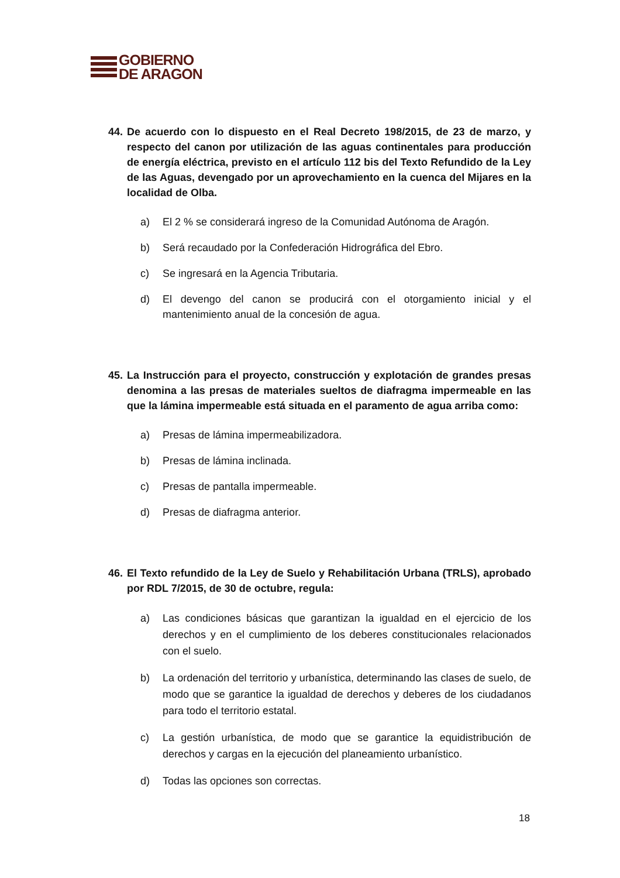GOBIERNO
DE ARAGON
44. De acuerdo con lo dispuesto en el Real Decreto 198/2015, de 23 de marzo, y respecto del canon por utilización de las aguas continentales para producción de energía eléctrica, previsto en el artículo 112 bis del Texto Refundido de la Ley de las Aguas, devengado por un aprovechamiento en la cuenca del Mijares en la localidad de Olba.
a) El 2 % se considerará ingreso de la Comunidad Autónoma de Aragón.
b) Será recaudado por la Confederación Hidrográfica del Ebro.
c) Se ingresará en la Agencia Tributaria.
d) El devengo del canon se producirá con el otorgamiento inicial y el mantenimiento anual de la concesión de agua.
45. La Instrucción para el proyecto, construcción y explotación de grandes presas denomina a las presas de materiales sueltos de diafragma impermeable en las que la lámina impermeable está situada en el paramento de agua arriba como:
a) Presas de lámina impermeabilizadora.
b) Presas de lámina inclinada.
c) Presas de pantalla impermeable.
d) Presas de diafragma anterior.
46. El Texto refundido de la Ley de Suelo y Rehabilitación Urbana (TRLS), aprobado por RDL 7/2015, de 30 de octubre, regula:
a) Las condiciones básicas que garantizan la igualdad en el ejercicio de los derechos y en el cumplimiento de los deberes constitucionales relacionados con el suelo.
b) La ordenación del territorio y urbanística, determinando las clases de suelo, de modo que se garantice la igualdad de derechos y deberes de los ciudadanos para todo el territorio estatal.
c) La gestión urbanística, de modo que se garantice la equidistribución de derechos y cargas en la ejecución del planeamiento urbanístico.
d) Todas las opciones son correctas.
18